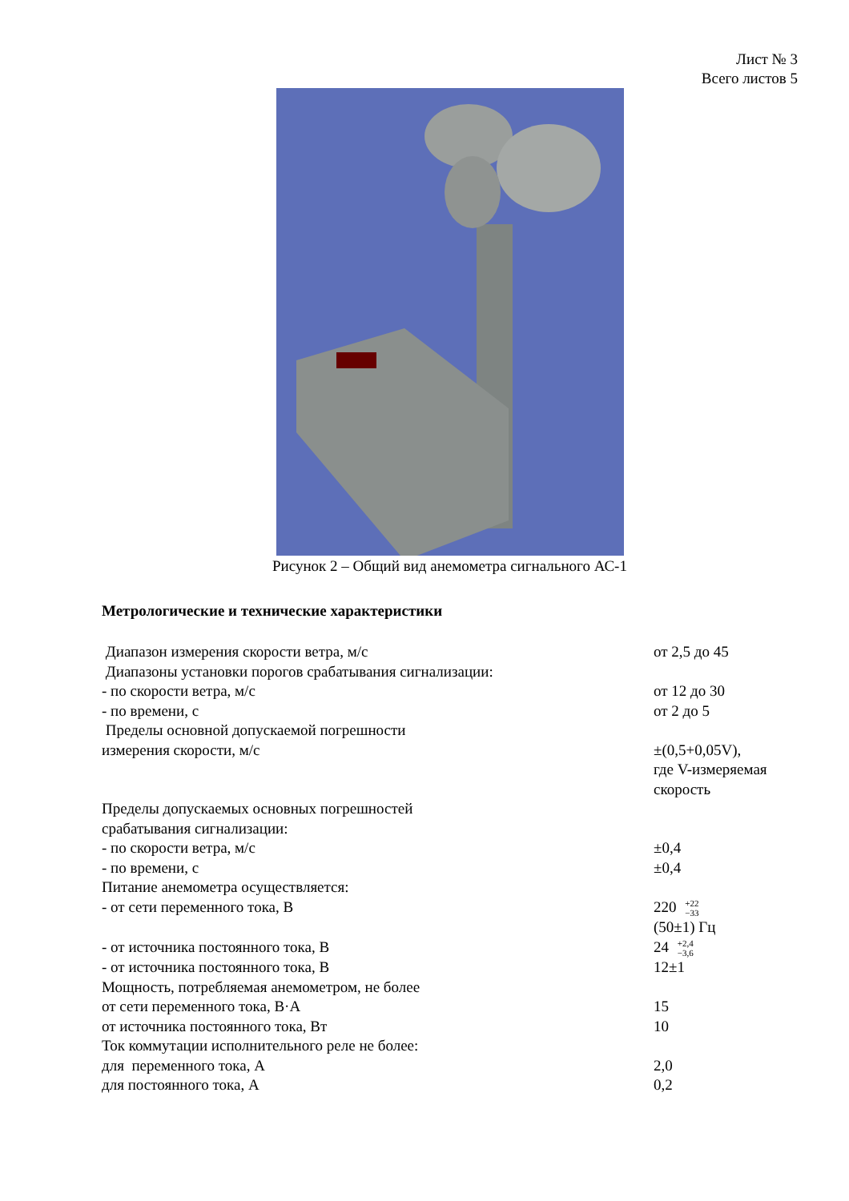Лист № 3
Всего листов 5
Рисунок 2 – Общий вид анемометра сигнального АС-1
Метрологические и технические характеристики
| Диапазон измерения скорости ветра, м/с | от 2,5 до 45 |
| Диапазоны установки порогов срабатывания сигнализации: | |
| - по скорости ветра, м/с | от 12 до 30 |
| - по времени, с | от 2 до 5 |
| Пределы основной допускаемой погрешности | |
| измерения скорости, м/с | ±(0,5+0,05V), где V-измеряемая скорость |
| Пределы допускаемых основных погрешностей срабатывания сигнализации: | |
| - по скорости ветра, м/с | ±0,4 |
| - по времени, с | ±0,4 |
| Питание анемометра осуществляется: | |
| - от сети переменного тока, В | 220 +22 −33 (50±1) Гц |
| - от источника постоянного тока, В | 24 +2,4 −3,6 |
| - от источника постоянного тока, В | 12±1 |
| Мощность, потребляемая анемометром, не более | |
| от сети переменного тока, В·А | 15 |
| от источника постоянного тока, Вт | 10 |
| Ток коммутации исполнительного реле не более: | |
| для переменного тока, А | 2,0 |
| для постоянного тока, А | 0,2 |